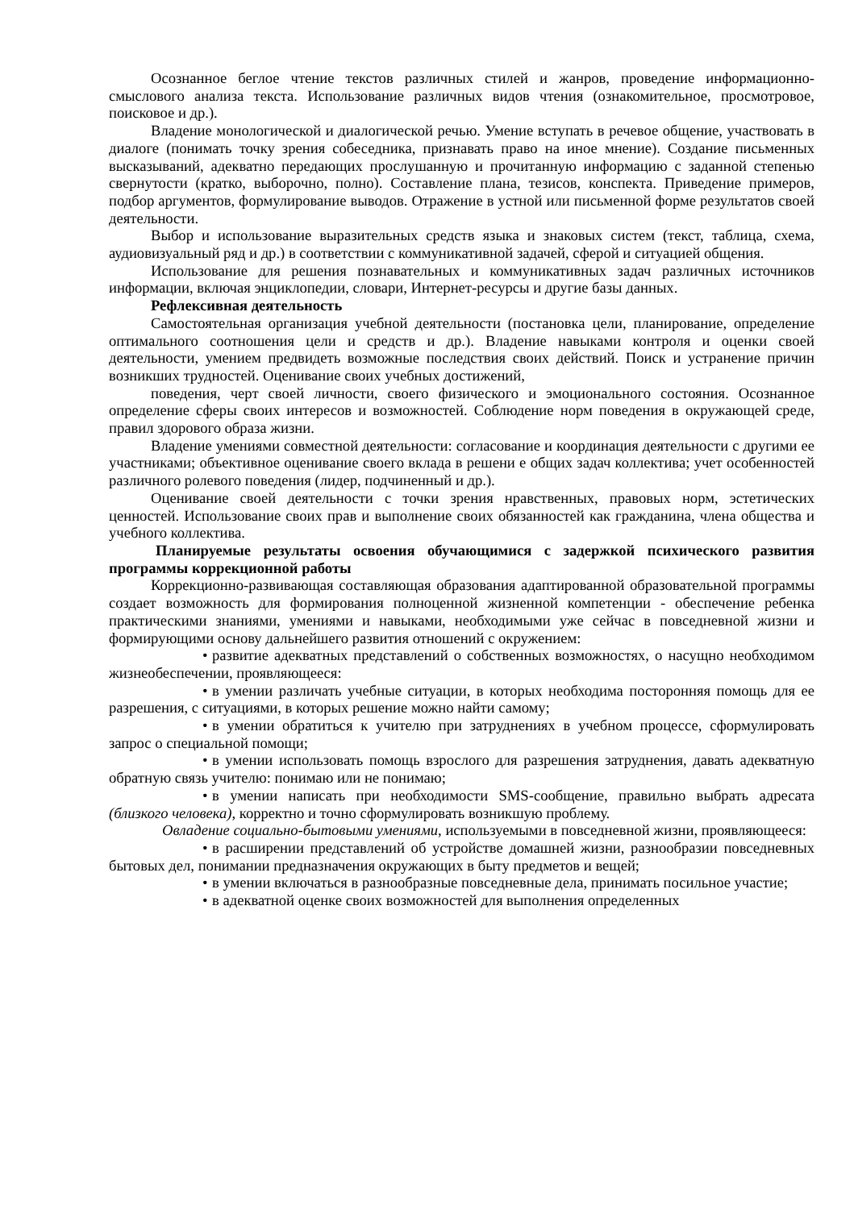Осознанное беглое чтение текстов различных стилей и жанров, проведение информационно-смыслового анализа текста. Использование различных видов чтения (ознакомительное, просмотровое, поисковое и др.).
Владение монологической и диалогической речью. Умение вступать в речевое общение, участвовать в диалоге (понимать точку зрения собеседника, признавать право на иное мнение). Создание письменных высказываний, адекватно передающих прослушанную и прочитанную информацию с заданной степенью свернутости (кратко, выборочно, полно). Составление плана, тезисов, конспекта. Приведение примеров, подбор аргументов, формулирование выводов. Отражение в устной или письменной форме результатов своей деятельности.
Выбор и использование выразительных средств языка и знаковых систем (текст, таблица, схема, аудиовизуальный ряд и др.) в соответствии с коммуникативной задачей, сферой и ситуацией общения.
Использование для решения познавательных и коммуникативных задач различных источников информации, включая энциклопедии, словари, Интернет-ресурсы и другие базы данных.
Рефлексивная деятельность
Самостоятельная организация учебной деятельности (постановка цели, планирование, определение оптимального соотношения цели и средств и др.). Владение навыками контроля и оценки своей деятельности, умением предвидеть возможные последствия своих действий. Поиск и устранение причин возникших трудностей. Оценивание своих учебных достижений,
поведения, черт своей личности, своего физического и эмоционального состояния. Осознанное определение сферы своих интересов и возможностей. Соблюдение норм поведения в окружающей среде, правил здорового образа жизни.
Владение умениями совместной деятельности: согласование и координация деятельности с другими ее участниками; объективное оценивание своего вклада в решени е общих задач коллектива; учет особенностей различного ролевого поведения (лидер, подчиненный и др.).
Оценивание своей деятельности с точки зрения нравственных, правовых норм, эстетических ценностей. Использование своих прав и выполнение своих обязанностей как гражданина, члена общества и учебного коллектива.
Планируемые результаты освоения обучающимися с задержкой психического развития программы коррекционной работы
Коррекционно-развивающая составляющая образования адаптированной образовательной программы создает возможность для формирования полноценной жизненной компетенции - обеспечение ребенка практическими знаниями, умениями и навыками, необходимыми уже сейчас в повседневной жизни и формирующими основу дальнейшего развития отношений с окружением:
• развитие адекватных представлений о собственных возможностях, о насущно необходимом жизнеобеспечении, проявляющееся:
• в умении различать учебные ситуации, в которых необходима посторонняя помощь для ее разрешения, с ситуациями, в которых решение можно найти самому;
• в умении обратиться к учителю при затруднениях в учебном процессе, сформулировать запрос о специальной помощи;
• в умении использовать помощь взрослого для разрешения затруднения, давать адекватную обратную связь учителю: понимаю или не понимаю;
• в умении написать при необходимости SMS-сообщение, правильно выбрать адресата (близкого человека), корректно и точно сформулировать возникшую проблему.
Овладение социально-бытовыми умениями, используемыми в повседневной жизни, проявляющееся:
• в расширении представлений об устройстве домашней жизни, разнообразии повседневных бытовых дел, понимании предназначения окружающих в быту предметов и вещей;
• в умении включаться в разнообразные повседневные дела, принимать посильное участие;
• в адекватной оценке своих возможностей для выполнения определенных